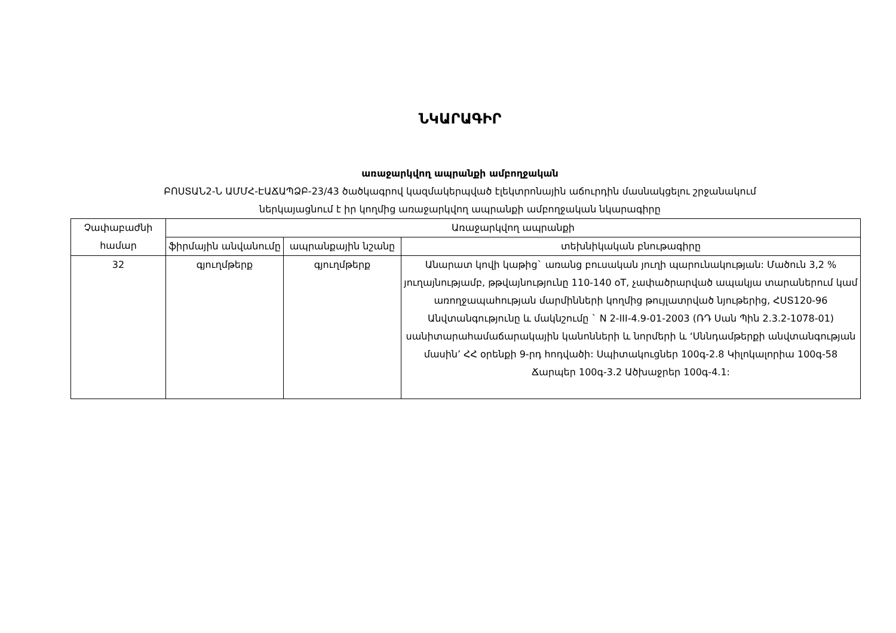ՆԿԱՐԱԳԻՐ
առաջարկվող ապրանքի ամբողջական
ԲՈՍՏԱՆ2-Ն ԱՄՄՀ-ԷԱՃԱՊՁԲ-23/43 ծածկագրով կազմակերպված էլեկտրոնային աճուրդին մասնակցելու շրջանակում
ներկայացնում է իր կողմից առաջարկվող ապրանքի ամբողջական նկարագիրը
| Չափաբաժնի համար | Առաջարկվող ապրանքի | | |
| --- | --- | --- | --- |
| | ֆիրմային անվանումը | ապրանքային նշանը | տեխնիկական բնութագիրը |
| 32 | գյուղմթերք | գյուղմթերք | Անարատ կովի կաթից` առանց բուսական յուղի պարունակության: Մածուն 3,2 % յուղայնությամբ, թթվայնությունը 110-140 oT, չափածրարված ապակյա տարաներում կամ առողջապահության մարմինների կողմից թույլատրված նյութերից, ՀՍՏ120-96 Անվտանգությունը և մակնշումը ` N 2-III-4.9-01-2003 (ՌԴ Սան Պին 2.3.2-1078-01) սանիտարահամաճարակային կանոնների և նորմերի և ‘Սննդամթերքի անվտանգության մասին’ ՀՀ օրենքի 9-րդ հոդվածի: Սպիտակուցներ 100գ-2.8 Կիլոկալորիա 100գ-58 Ճարպեր 100գ-3.2 Ածխաջրեր 100գ-4.1: |